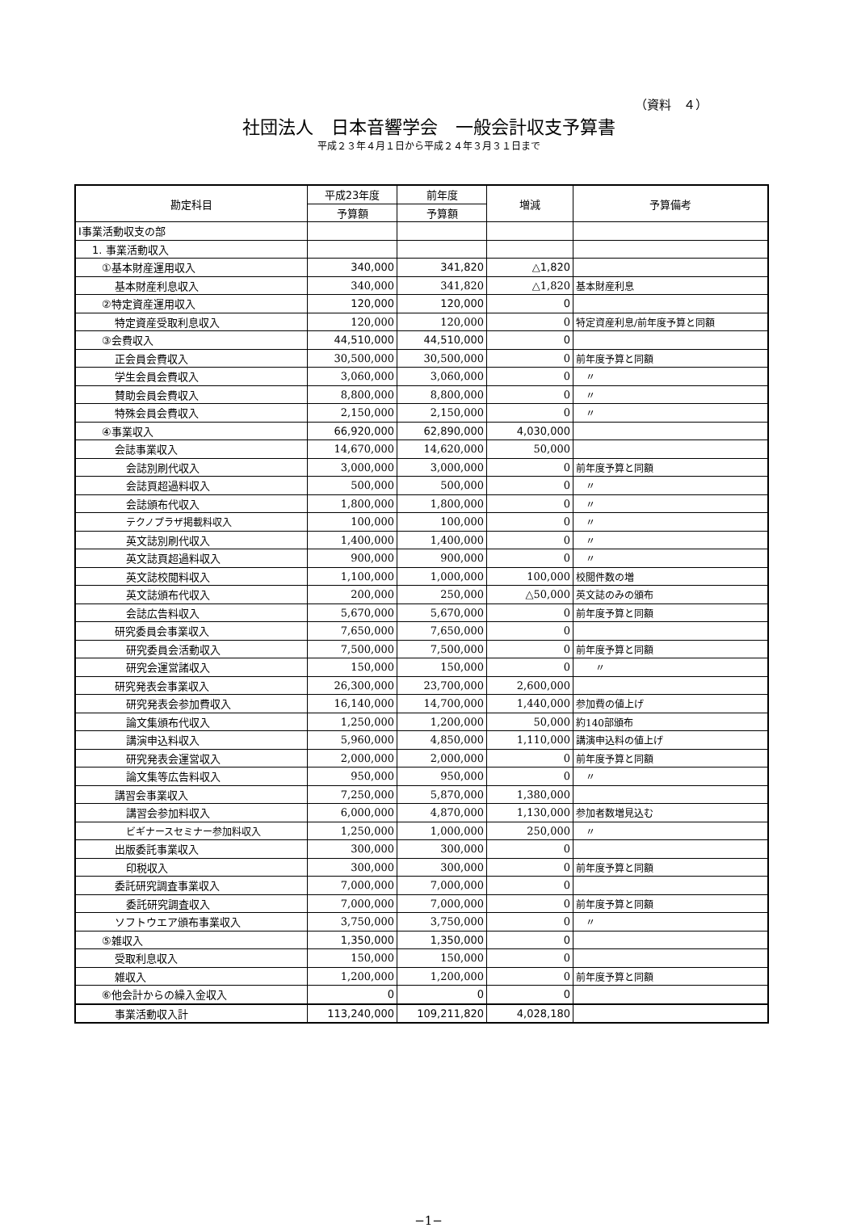（資料　４）
社団法人　日本音響学会　一般会計収支予算書
平成２３年４月１日から平成２４年３月３１日まで
| 勘定科目 | 平成23年度 | 前年度 | 増減 | 予算備考 |
| --- | --- | --- | --- | --- |
| | 予算額 | 予算額 | | |
| Ⅰ事業活動収支の部 | | | | |
| 1. 事業活動収入 | | | | |
| ①基本財産運用収入 | 340,000 | 341,820 | △1,820 | |
| 基本財産利息収入 | 340,000 | 341,820 | △1,820 | 基本財産利息 |
| ②特定資産運用収入 | 120,000 | 120,000 | 0 | |
| 特定資産受取利息収入 | 120,000 | 120,000 | 0 | 特定資産利息/前年度予算と同額 |
| ③会費収入 | 44,510,000 | 44,510,000 | 0 | |
| 正会員会費収入 | 30,500,000 | 30,500,000 | 0 | 前年度予算と同額 |
| 学生会員会費収入 | 3,060,000 | 3,060,000 | 0 | 〃 |
| 賛助会員会費収入 | 8,800,000 | 8,800,000 | 0 | 〃 |
| 特殊会員会費収入 | 2,150,000 | 2,150,000 | 0 | 〃 |
| ④事業収入 | 66,920,000 | 62,890,000 | 4,030,000 | |
| 会誌事業収入 | 14,670,000 | 14,620,000 | 50,000 | |
| 会誌別刷代収入 | 3,000,000 | 3,000,000 | 0 | 前年度予算と同額 |
| 会誌頁超過料収入 | 500,000 | 500,000 | 0 | 〃 |
| 会誌頒布代収入 | 1,800,000 | 1,800,000 | 0 | 〃 |
| テクノプラザ掲載料収入 | 100,000 | 100,000 | 0 | 〃 |
| 英文誌別刷代収入 | 1,400,000 | 1,400,000 | 0 | 〃 |
| 英文誌頁超過料収入 | 900,000 | 900,000 | 0 | 〃 |
| 英文誌校閲料収入 | 1,100,000 | 1,000,000 | 100,000 | 校閲件数の増 |
| 英文誌頒布代収入 | 200,000 | 250,000 | △50,000 | 英文誌のみの頒布 |
| 会誌広告料収入 | 5,670,000 | 5,670,000 | 0 | 前年度予算と同額 |
| 研究委員会事業収入 | 7,650,000 | 7,650,000 | 0 | |
| 研究委員会活動収入 | 7,500,000 | 7,500,000 | 0 | 前年度予算と同額 |
| 研究会運営諸収入 | 150,000 | 150,000 | 0 | 〃 |
| 研究発表会事業収入 | 26,300,000 | 23,700,000 | 2,600,000 | |
| 研究発表会参加費収入 | 16,140,000 | 14,700,000 | 1,440,000 | 参加費の値上げ |
| 論文集頒布代収入 | 1,250,000 | 1,200,000 | 50,000 | 約140部頒布 |
| 講演申込料収入 | 5,960,000 | 4,850,000 | 1,110,000 | 講演申込料の値上げ |
| 研究発表会運営収入 | 2,000,000 | 2,000,000 | 0 | 前年度予算と同額 |
| 論文集等広告料収入 | 950,000 | 950,000 | 0 | 〃 |
| 講習会事業収入 | 7,250,000 | 5,870,000 | 1,380,000 | |
| 講習会参加料収入 | 6,000,000 | 4,870,000 | 1,130,000 | 参加者数増見込む |
| ビギナースセミナー参加料収入 | 1,250,000 | 1,000,000 | 250,000 | 〃 |
| 出版委託事業収入 | 300,000 | 300,000 | 0 | |
| 印税収入 | 300,000 | 300,000 | 0 | 前年度予算と同額 |
| 委託研究調査事業収入 | 7,000,000 | 7,000,000 | 0 | |
| 委託研究調査収入 | 7,000,000 | 7,000,000 | 0 | 前年度予算と同額 |
| ソフトウエア頒布事業収入 | 3,750,000 | 3,750,000 | 0 | 〃 |
| ⑤雑収入 | 1,350,000 | 1,350,000 | 0 | |
| 受取利息収入 | 150,000 | 150,000 | 0 | |
| 雑収入 | 1,200,000 | 1,200,000 | 0 | 前年度予算と同額 |
| ⑥他会計からの繰入金収入 | 0 | 0 | 0 | |
| 事業活動収入計 | 113,240,000 | 109,211,820 | 4,028,180 | |
−1−